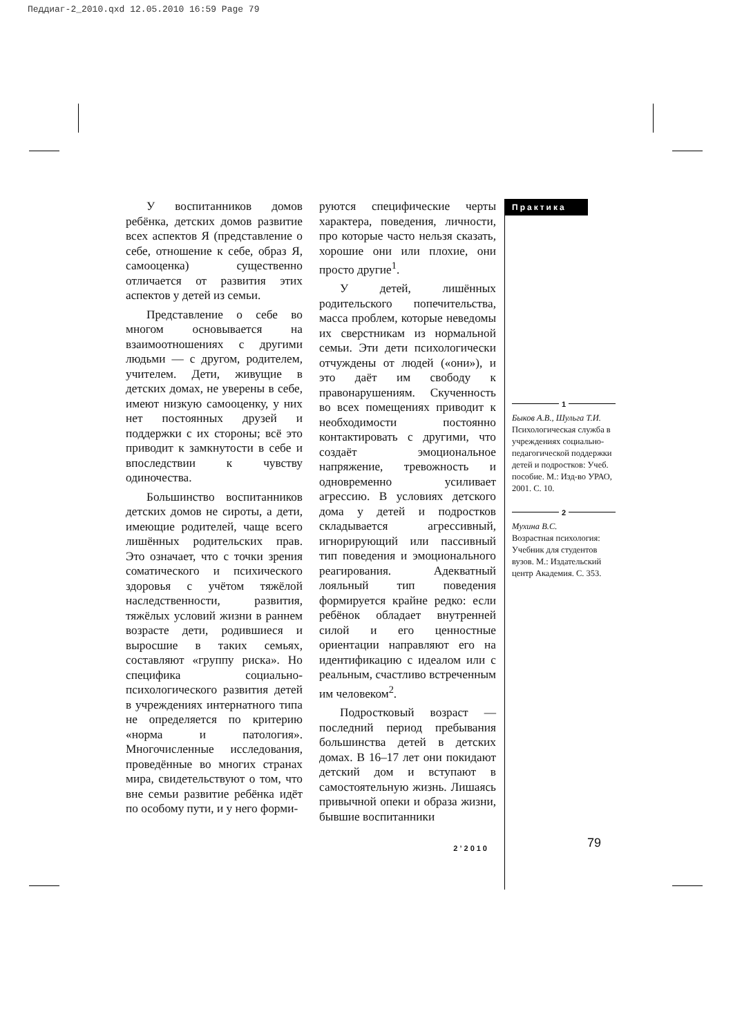Педдиаг-2_2010.qxd 12.05.2010 16:59 Page 79
У воспитанников домов ребёнка, детских домов развитие всех аспектов Я (представление о себе, отношение к себе, образ Я, самооценка) существенно отличается от развития этих аспектов у детей из семьи.
Представление о себе во многом основывается на взаимоотношениях с другими людьми — с другом, родителем, учителем. Дети, живущие в детских домах, не уверены в себе, имеют низкую самооценку, у них нет постоянных друзей и поддержки с их стороны; всё это приводит к замкнутости в себе и впоследствии к чувству одиночества.
Большинство воспитанников детских домов не сироты, а дети, имеющие родителей, чаще всего лишённых родительских прав. Это означает, что с точки зрения соматического и психического здоровья с учётом тяжёлой наследственности, развития, тяжёлых условий жизни в раннем возрасте дети, родившиеся и выросшие в таких семьях, составляют «группу риска». Но специфика социально-психологического развития детей в учреждениях интернатного типа не определяется по критерию «норма и патология». Многочисленные исследования, проведённые во многих странах мира, свидетельствуют о том, что вне семьи развитие ребёнка идёт по особому пути, и у него форми-
руются специфические черты характера, поведения, личности, про которые часто нельзя сказать, хорошие они или плохие, они просто другие<sup>1</sup>.
У детей, лишённых родительского попечительства, масса проблем, которые неведомы их сверстникам из нормальной семьи. Эти дети психологически отчуждены от людей («они»), и это даёт им свободу к правонарушениям. Скученность во всех помещениях приводит к необходимости постоянно контактировать с другими, что создаёт эмоциональное напряжение, тревожность и одновременно усиливает агрессию. В условиях детского дома у детей и подростков складывается агрессивный, игнорирующий или пассивный тип поведения и эмоционального реагирования. Адекватный лояльный тип поведения формируется крайне редко: если ребёнок обладает внутренней силой и его ценностные ориентации направляют его на идентификацию с идеалом или с реальным, счастливо встреченным им человеком<sup>2</sup>.
Подростковый возраст — последний период пребывания большинства детей в детских домах. В 16–17 лет они покидают детский дом и вступают в самостоятельную жизнь. Лишаясь привычной опеки и образа жизни, бывшие воспитанники
Практика
1
Быков А.В., Шульга Т.И.
Психологическая служба в учреждениях социально-педагогической поддержки детей и подростков: Учеб. пособие. М.: Изд-во УРАО, 2001. С. 10.
2
Мухина В.С.
Возрастная психология: Учебник для студентов вузов. М.: Издательский центр Академия. С. 353.
2’2010 79